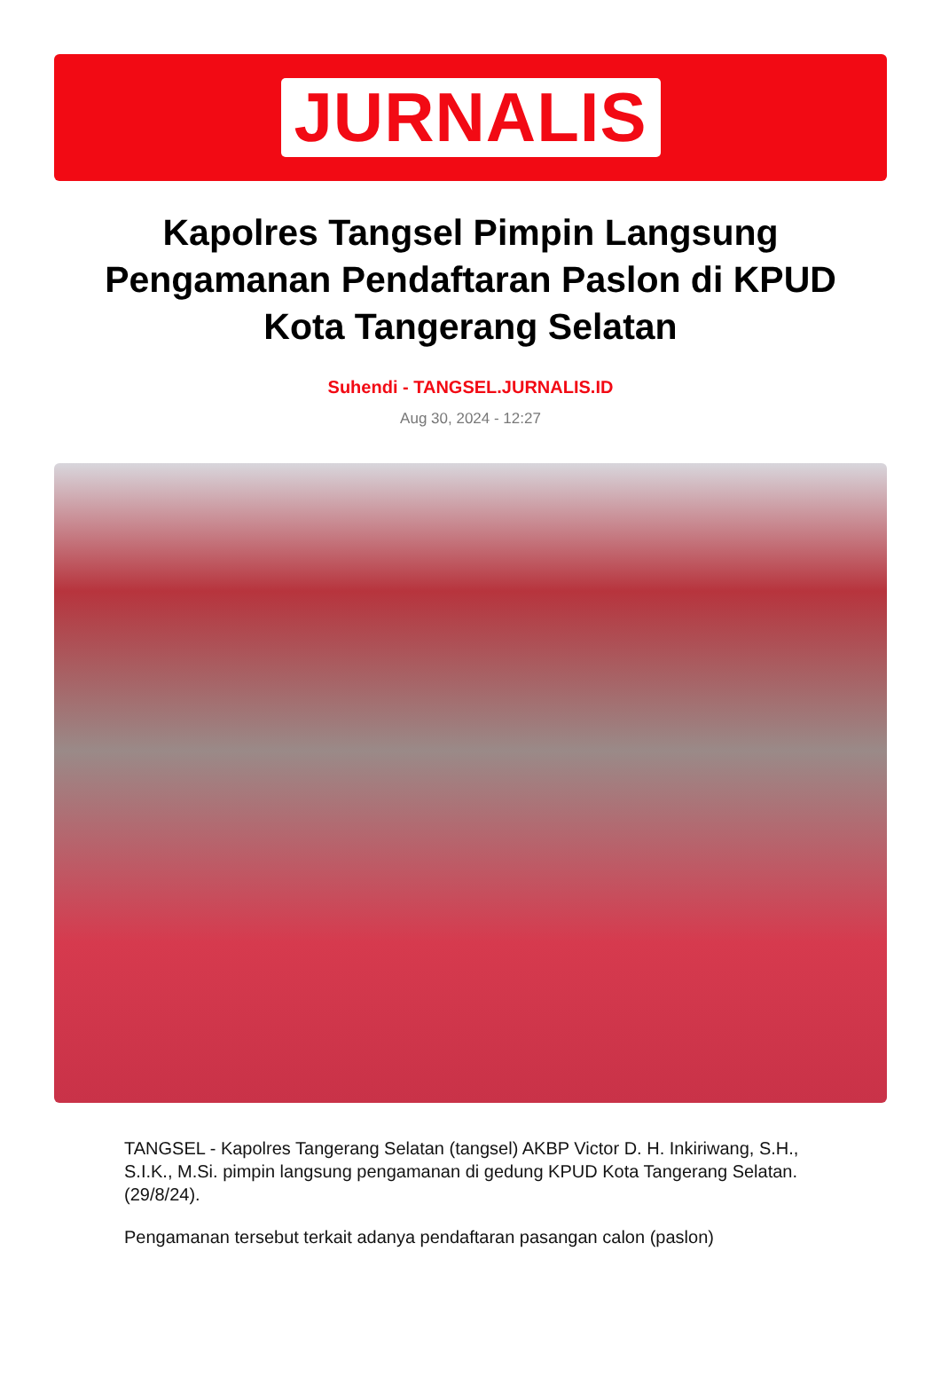JURNALIS
Kapolres Tangsel Pimpin Langsung Pengamanan Pendaftaran Paslon di KPUD Kota Tangerang Selatan
Suhendi - TANGSEL.JURNALIS.ID
Aug 30, 2024 - 12:27
TANGSEL - Kapolres Tangerang Selatan (tangsel) AKBP Victor D. H. Inkiriwang, S.H., S.I.K., M.Si. pimpin langsung pengamanan di gedung KPUD Kota Tangerang Selatan. (29/8/24).
Pengamanan tersebut terkait adanya pendaftaran pasangan calon (paslon)